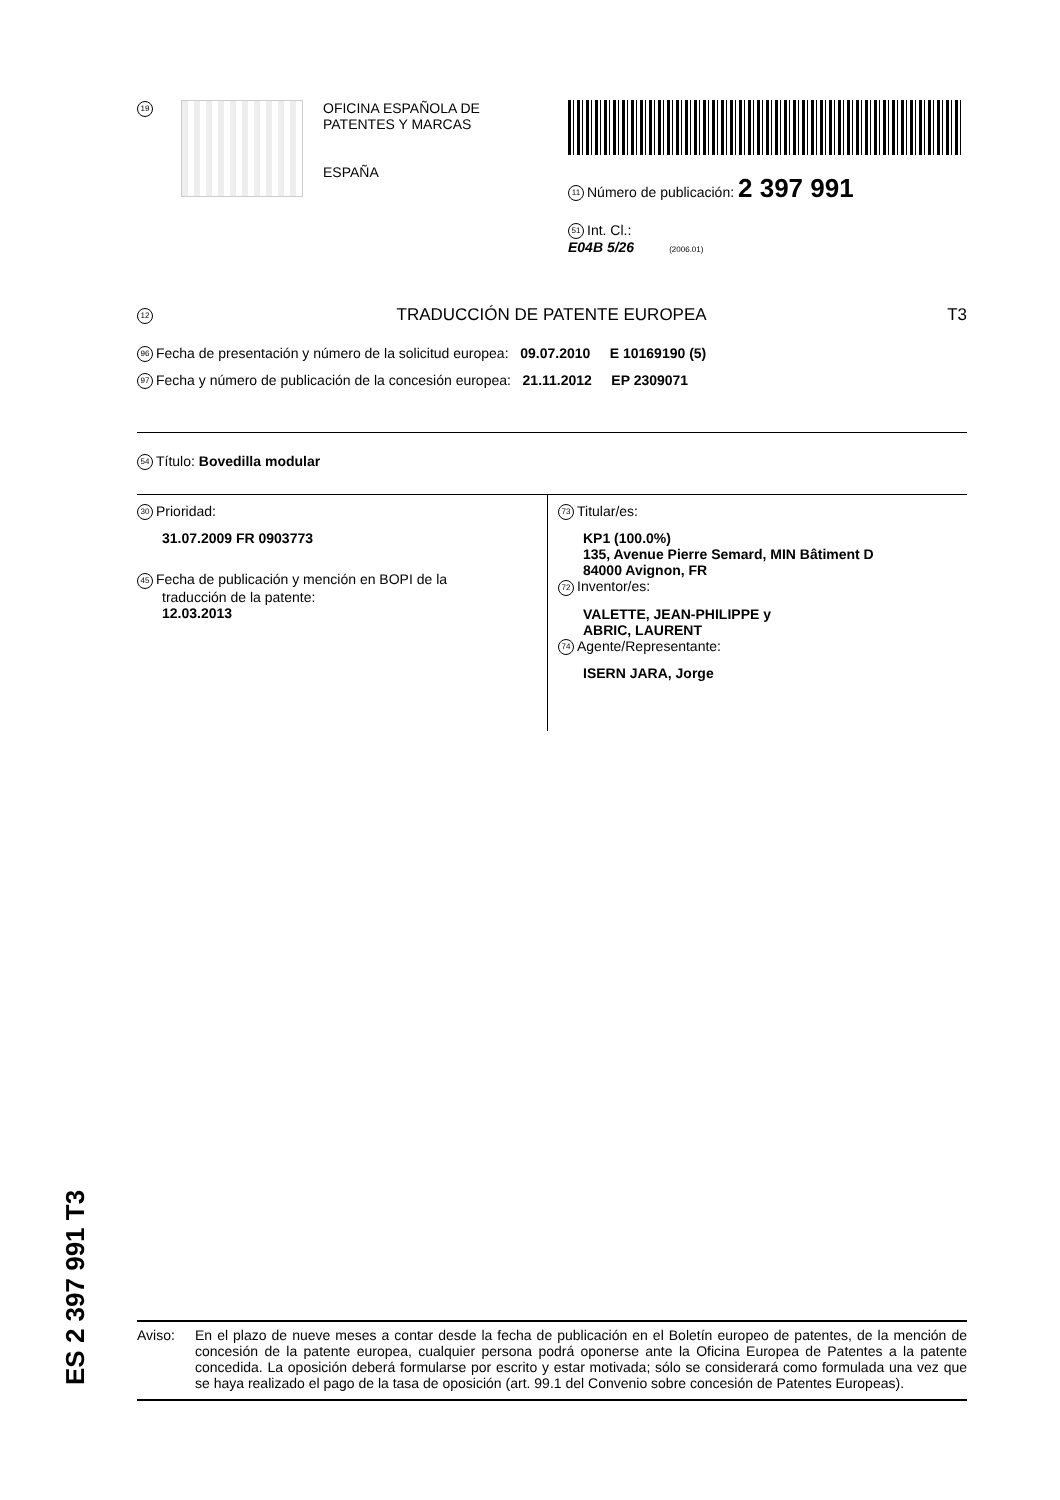19
OFICINA ESPAÑOLA DE
PATENTES Y MARCAS
ESPAÑA
11 Número de publicación: 2 397 991
51 Int. Cl.:
E04B 5/26 (2006.01)
12 TRADUCCIÓN DE PATENTE EUROPEA T3
96 Fecha de presentación y número de la solicitud europea: 09.07.2010 E 10169190 (5)
97 Fecha y número de publicación de la concesión europea: 21.11.2012 EP 2309071
54 Título: Bovedilla modular
30 Prioridad:
31.07.2009 FR 0903773
45 Fecha de publicación y mención en BOPI de la
traducción de la patente:
12.03.2013
73 Titular/es:
KP1 (100.0%)
135, Avenue Pierre Semard, MIN Bâtiment D
84000 Avignon, FR
72 Inventor/es:
VALETTE, JEAN-PHILIPPE y
ABRIC, LAURENT
74 Agente/Representante:
ISERN JARA, Jorge
Aviso: En el plazo de nueve meses a contar desde la fecha de publicación en el Boletín europeo de patentes, de la mención de concesión de la patente europea, cualquier persona podrá oponerse ante la Oficina Europea de Patentes a la patente concedida. La oposición deberá formularse por escrito y estar motivada; sólo se considerará como formulada una vez que se haya realizado el pago de la tasa de oposición (art. 99.1 del Convenio sobre concesión de Patentes Europeas).
ES 2 397 991 T3